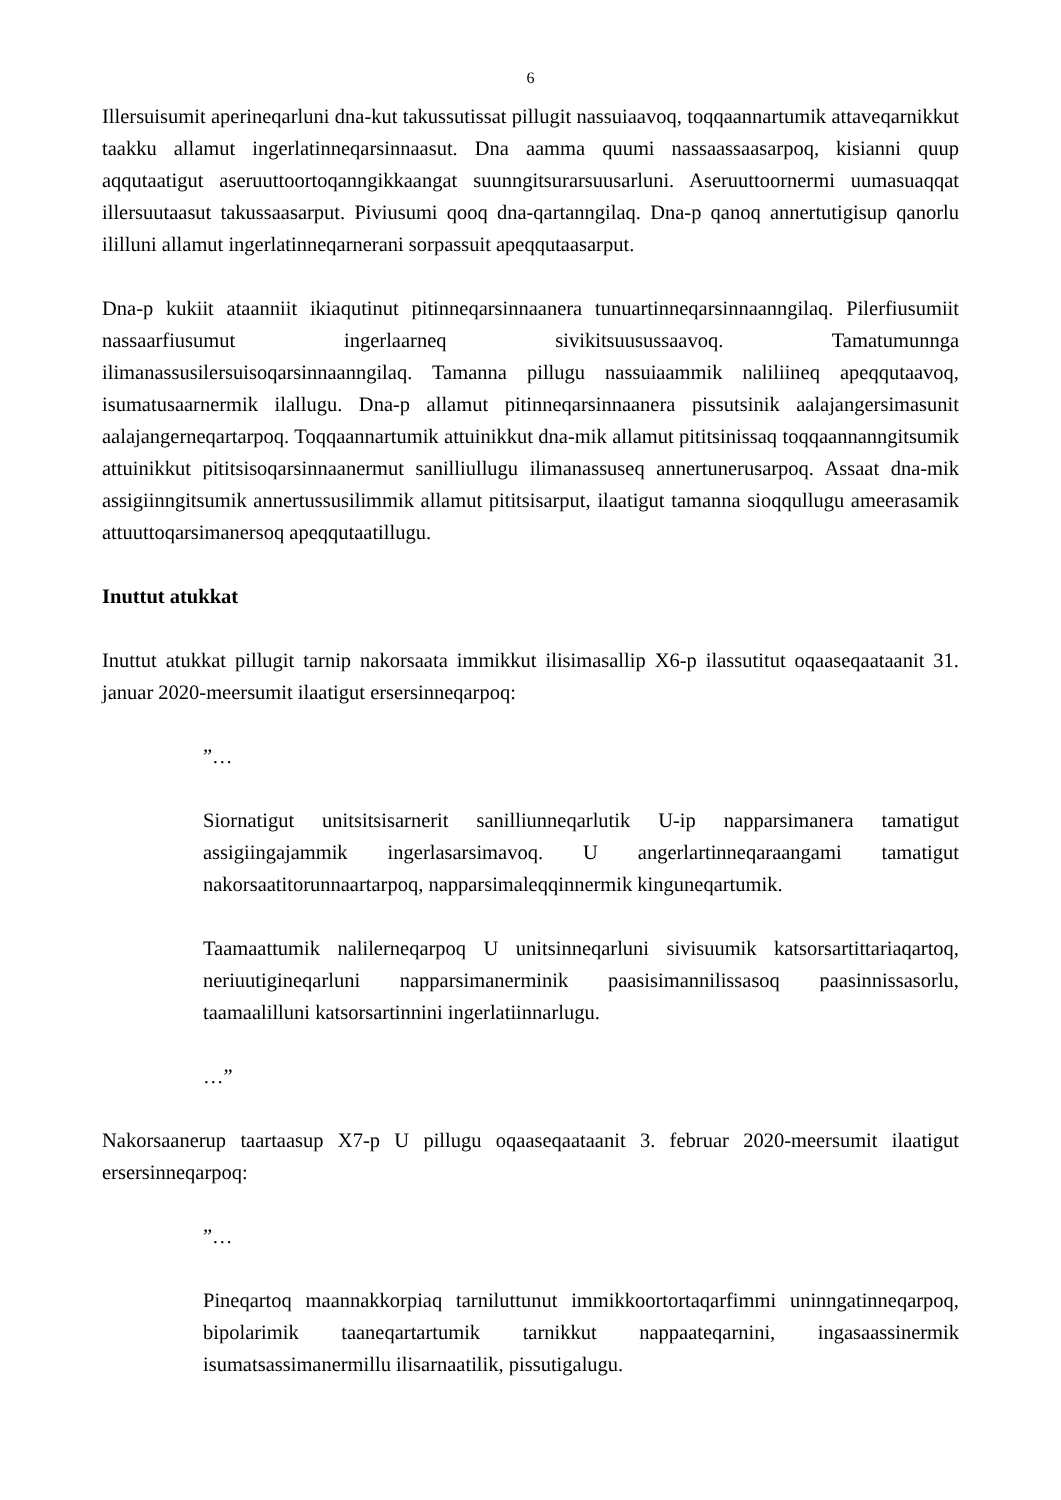6
Illersuisumit aperineqarluni dna-kut takussutissat pillugit nassuiaavoq, toqqaannartumik attaveqarnikkut taakku allamut ingerlatinneqarsinnaasut. Dna aamma quumi nassaassaasarpoq, kisianni quup aqqutaatigut aseruuttoortoqanngikkaangat suunngitsurarsuusarluni. Aseruuttoornermi uumasuaqqat illersuutaasut takussaasarput. Piviusumi qooq dna-qartanngilaq. Dna-p qanoq annertutigisup qanorlu ililluni allamut ingerlatinneqarnerani sorpassuit apeqqutaasarput.
Dna-p kukiit ataanniit ikiaqutinut pitinneqarsinnaanera tunuartinneqarsinnaanngilaq. Pilerfiusumiit nassaarfiusumut ingerlaarneq sivikitsuusussaavoq. Tamatumunnga ilimanassusilersuisoqarsinnaanngilaq. Tamanna pillugu nassuiaammik naliliineq apeqqutaavoq, isumatusaarnermik ilallugu. Dna-p allamut pitinneqarsinnaanera pissutsinik aalajangersimasunit aalajangerneqartarpoq. Toqqaannartumik attuinikkut dna-mik allamut pititsinissaq toqqaannanngitsumik attuinikkut pititsisoqarsinnaanermut sanilliullugu ilimanassuseq annertunerusarpoq. Assaat dna-mik assigiinngitsumik annertussusilimmik allamut pititsisarput, ilaatigut tamanna sioqqullugu ameerasamik attuuttoqarsimanersoq apeqqutaatillugu.
Inuttut atukkat
Inuttut atukkat pillugit tarnip nakorsaata immikkut ilisimasallip X6-p ilassutitut oqaaseqaataanit 31. januar 2020-meersumit ilaatigut ersersinneqarpoq:
”…
Siornatigut unitsitsisarnerit sanilliunneqarlutik U-ip napparsimanera tamatigut assigiingajammik ingerlasarsimavoq. U angerlartinneqaraangami tamatigut nakorsaatitorunnaartarpoq, napparsimaleqqinnermik kinguneqartumik.
Taamaattumik nalilerneqarpoq U unitsinneqarluni sivisuumik katsorsartittariaqartoq, neriuutigineqarluni napparsimanerminik paasisimannilissasoq paasinnissasorlu, taamaalilluni katsorsartinnini ingerlatiinnarlugu.
…”
Nakorsaanerup taartaasup X7-p U pillugu oqaaseqaataanit 3. februar 2020-meersumit ilaatigut ersersinneqarpoq:
”…
Pineqartoq maannakkorpiaq tarniluttunut immikkoortortaqarfimmi uninngatinneqarpoq, bipolarimik taaneqartartumik tarnikkut nappaateqarnini, ingasaassinermik isumatsassimanermillu ilisarnaatilik, pissutigalugu.